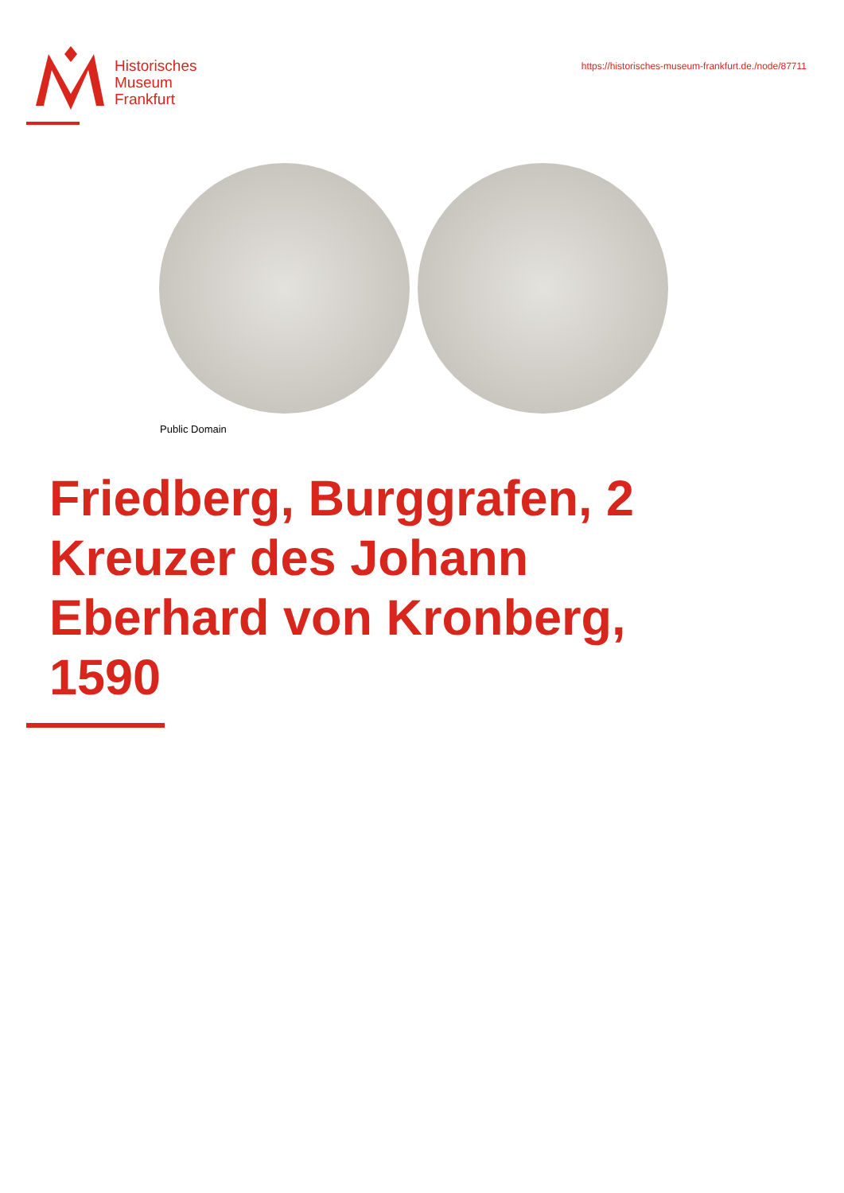Historisches
Museum
Frankfurt
https://historisches-museum-frankfurt.de./node/87711
Public Domain
Friedberg, Burggrafen, 2 Kreuzer des Johann Eberhard von Kronberg, 1590